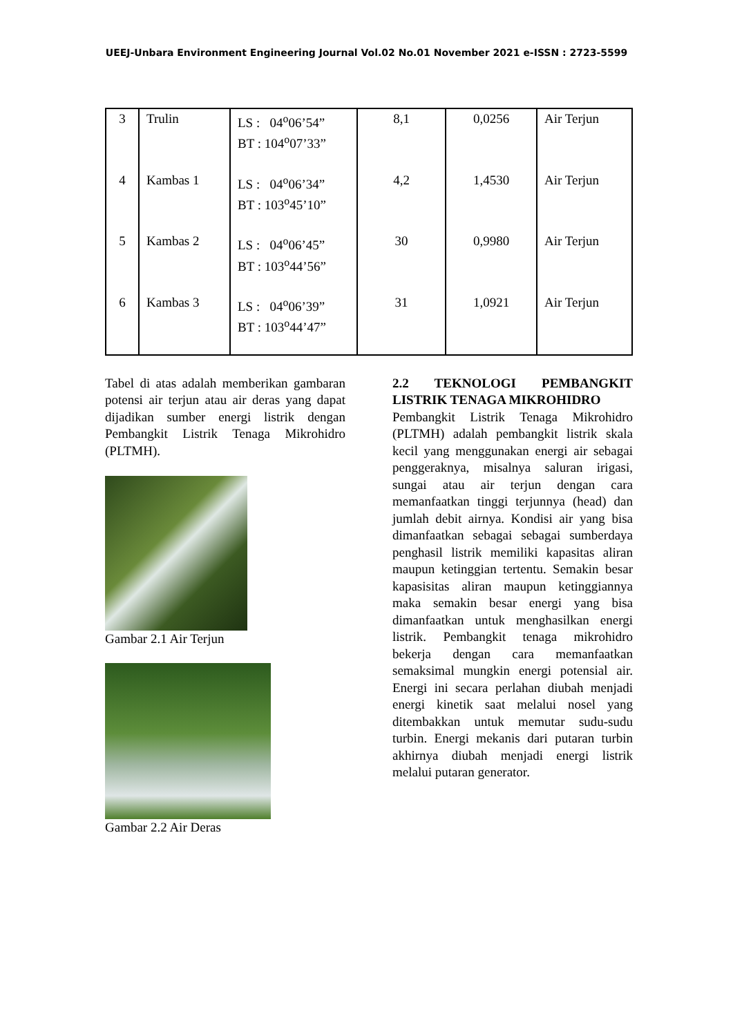UEEJ-Unbara Environment Engineering Journal Vol.02 No.01 November 2021 e-ISSN : 2723-5599
| 3 | Trulin | LS : 04<sup>o</sup>06’54” BT : 104<sup>o</sup>07’33” | 8,1 | 0,0256 | Air Terjun |
| 4 | Kambas 1 | LS : 04<sup>o</sup>06’34” BT : 103<sup>o</sup>45’10” | 4,2 | 1,4530 | Air Terjun |
| 5 | Kambas 2 | LS : 04<sup>o</sup>06’45” BT : 103<sup>o</sup>44’56” | 30 | 0,9980 | Air Terjun |
| 6 | Kambas 3 | LS : 04<sup>o</sup>06’39” BT : 103<sup>o</sup>44’47” | 31 | 1,0921 | Air Terjun |
Tabel di atas adalah memberikan gambaran potensi air terjun atau air deras yang dapat dijadikan sumber energi listrik dengan Pembangkit Listrik Tenaga Mikrohidro (PLTMH).
Gambar 2.1 Air Terjun
Gambar 2.2 Air Deras
2.2 TEKNOLOGI PEMBANGKIT LISTRIK TENAGA MIKROHIDRO
Pembangkit Listrik Tenaga Mikrohidro (PLTMH) adalah pembangkit listrik skala kecil yang menggunakan energi air sebagai penggeraknya, misalnya saluran irigasi, sungai atau air terjun dengan cara memanfaatkan tinggi terjunnya (head) dan jumlah debit airnya. Kondisi air yang bisa dimanfaatkan sebagai sebagai sumberdaya penghasil listrik memiliki kapasitas aliran maupun ketinggian tertentu. Semakin besar kapasisitas aliran maupun ketinggiannya maka semakin besar energi yang bisa dimanfaatkan untuk menghasilkan energi listrik. Pembangkit tenaga mikrohidro bekerja dengan cara memanfaatkan semaksimal mungkin energi potensial air. Energi ini secara perlahan diubah menjadi energi kinetik saat melalui nosel yang ditembakkan untuk memutar sudu-sudu turbin. Energi mekanis dari putaran turbin akhirnya diubah menjadi energi listrik melalui putaran generator.